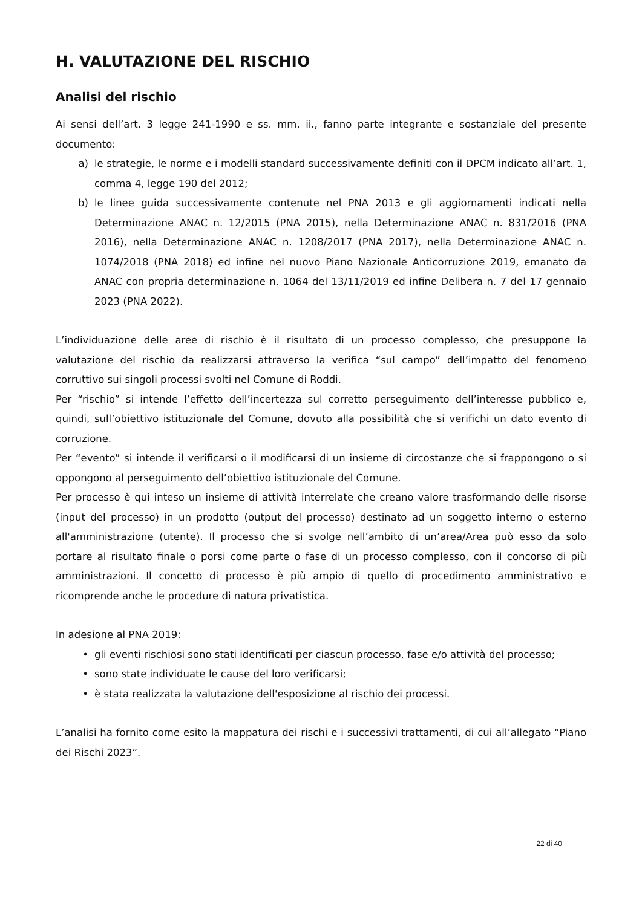H. VALUTAZIONE DEL RISCHIO
Analisi del rischio
Ai sensi dell’art. 3 legge 241-1990 e ss. mm. ii., fanno parte integrante e sostanziale del presente documento:
a) le strategie, le norme e i modelli standard successivamente definiti con il DPCM indicato all’art. 1, comma 4, legge 190 del 2012;
b) le linee guida successivamente contenute nel PNA 2013 e gli aggiornamenti indicati nella Determinazione ANAC n. 12/2015 (PNA 2015), nella Determinazione ANAC n. 831/2016 (PNA 2016), nella Determinazione ANAC n. 1208/2017 (PNA 2017), nella Determinazione ANAC n. 1074/2018 (PNA 2018) ed infine nel nuovo Piano Nazionale Anticorruzione 2019, emanato da ANAC con propria determinazione n. 1064 del 13/11/2019 ed infine Delibera n. 7 del 17 gennaio 2023 (PNA 2022).
L’individuazione delle aree di rischio è il risultato di un processo complesso, che presuppone la valutazione del rischio da realizzarsi attraverso la verifica “sul campo” dell’impatto del fenomeno corruttivo sui singoli processi svolti nel Comune di Roddi.
Per “rischio” si intende l’effetto dell’incertezza sul corretto perseguimento dell’interesse pubblico e, quindi, sull’obiettivo istituzionale del Comune, dovuto alla possibilità che si verifichi un dato evento di corruzione.
Per “evento” si intende il verificarsi o il modificarsi di un insieme di circostanze che si frappongono o si oppongono al perseguimento dell’obiettivo istituzionale del Comune.
Per processo è qui inteso un insieme di attività interrelate che creano valore trasformando delle risorse (input del processo) in un prodotto (output del processo) destinato ad un soggetto interno o esterno all'amministrazione (utente). Il processo che si svolge nell’ambito di un’area/Area può esso da solo portare al risultato finale o porsi come parte o fase di un processo complesso, con il concorso di più amministrazioni. Il concetto di processo è più ampio di quello di procedimento amministrativo e ricomprende anche le procedure di natura privatistica.
In adesione al PNA 2019:
• gli eventi rischiosi sono stati identificati per ciascun processo, fase e/o attività del processo;
• sono state individuate le cause del loro verificarsi;
• è stata realizzata la valutazione dell'esposizione al rischio dei processi.
L’analisi ha fornito come esito la mappatura dei rischi e i successivi trattamenti, di cui all’allegato “Piano dei Rischi 2023”.
22 di 40